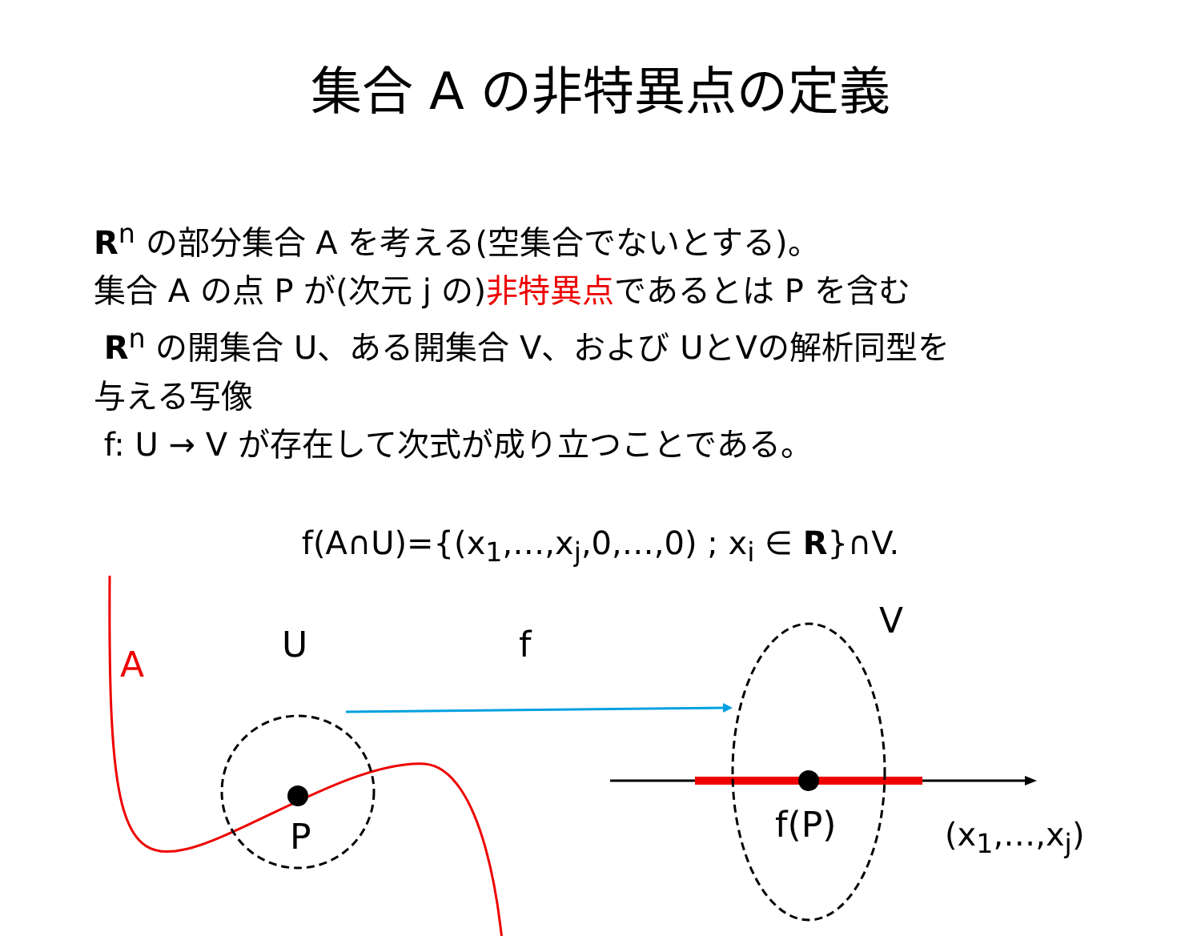集合 A の非特異点の定義
R<sup>n</sup> の部分集合 A を考える(空集合でないとする)。
集合 A の点 P が(次元 j の)非特異点であるとは P を含む
R<sup>n</sup> の開集合 U、ある開集合 V、および UとVの解析同型を
与える写像
f: U → V が存在して次式が成り立つことである。
f(A∩U)={(x<sub>1</sub>,…,x<sub>j</sub>,0,…,0) ; x<sub>i</sub> ∈ R}∩V.
A U f
V
P f(P) (x<sub>1</sub>,…,x<sub>j</sub>)